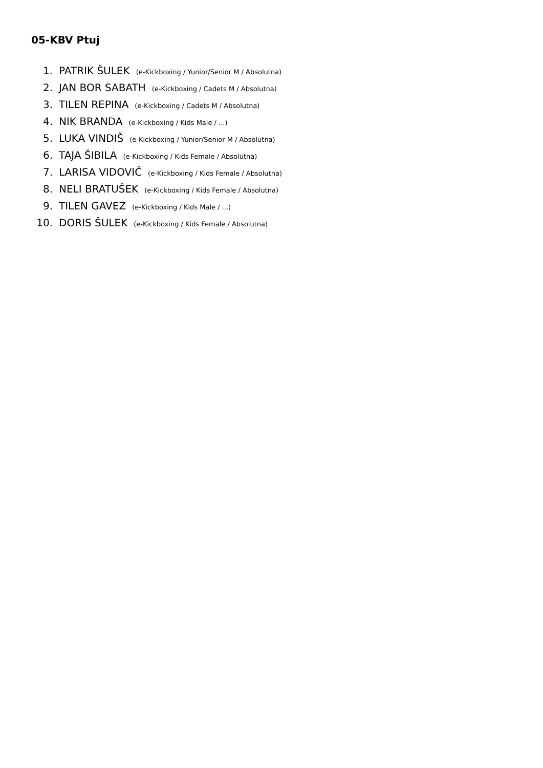05-KBV Ptuj
1. PATRIK ŠULEK (e-Kickboxing / Yunior/Senior M / Absolutna)
2. JAN BOR SABATH (e-Kickboxing / Cadets M / Absolutna)
3. TILEN REPINA (e-Kickboxing / Cadets M / Absolutna)
4. NIK BRANDA (e-Kickboxing / Kids Male / ...)
5. LUKA VINDIŠ (e-Kickboxing / Yunior/Senior M / Absolutna)
6. TAJA ŠIBILA (e-Kickboxing / Kids Female / Absolutna)
7. LARISA VIDOVIČ (e-Kickboxing / Kids Female / Absolutna)
8. NELI BRATUŠEK (e-Kickboxing / Kids Female / Absolutna)
9. TILEN GAVEZ (e-Kickboxing / Kids Male / ...)
10. DORIS ŠULEK (e-Kickboxing / Kids Female / Absolutna)